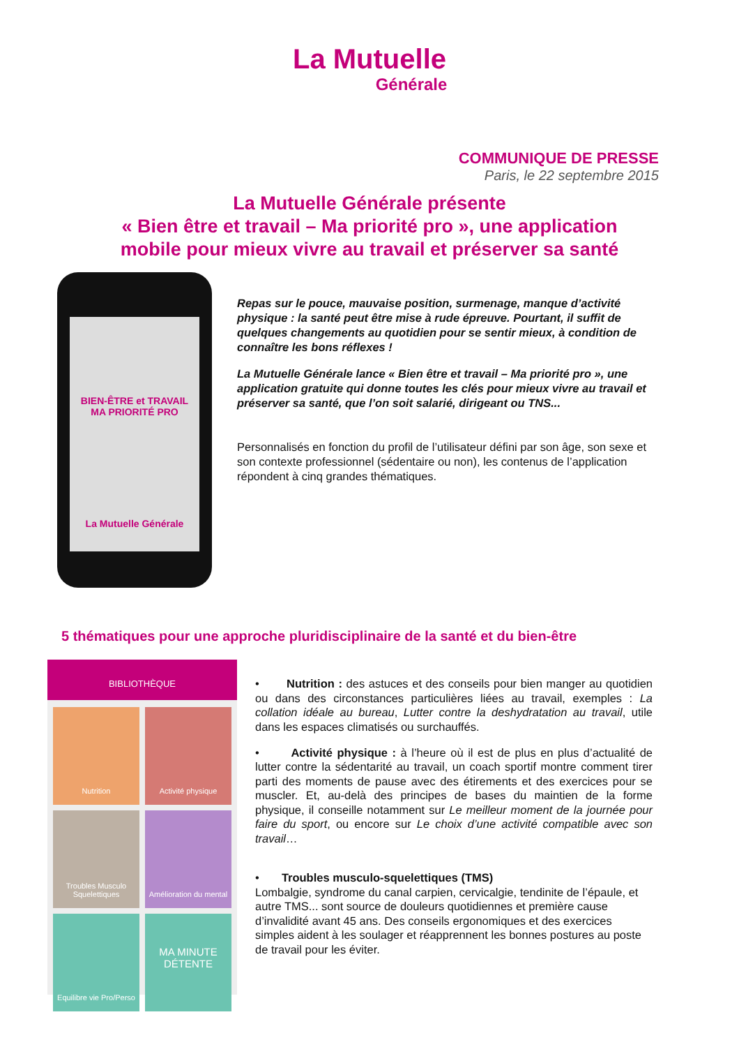La Mutuelle
Générale
COMMUNIQUE DE PRESSE
Paris, le 22 septembre 2015
La Mutuelle Générale présente
« Bien être et travail – Ma priorité pro », une application
mobile pour mieux vivre au travail et préserver sa santé
BIEN-ÊTRE et TRAVAIL
MA PRIORITÉ PRO
La Mutuelle Générale
Repas sur le pouce, mauvaise position, surmenage, manque d’activité physique : la santé peut être mise à rude épreuve. Pourtant, il suffit de quelques changements au quotidien pour se sentir mieux, à condition de connaître les bons réflexes !
La Mutuelle Générale lance « Bien être et travail – Ma priorité pro », une application gratuite qui donne toutes les clés pour mieux vivre au travail et préserver sa santé, que l’on soit salarié, dirigeant ou TNS...
Personnalisés en fonction du profil de l’utilisateur défini par son âge, son sexe et son contexte professionnel (sédentaire ou non), les contenus de l’application répondent à cinq grandes thématiques.
5 thématiques pour une approche pluridisciplinaire de la santé et du bien-être
BIBLIOTHÈQUE
Nutrition
Activité physique
Troubles Musculo Squelettiques
Amélioration du mental
Equilibre vie Pro/Perso
MA MINUTE DÉTENTE
• Nutrition : des astuces et des conseils pour bien manger au quotidien ou dans des circonstances particulières liées au travail, exemples : La collation idéale au bureau, Lutter contre la deshydratation au travail, utile dans les espaces climatisés ou surchauffés.
• Activité physique : à l’heure où il est de plus en plus d’actualité de lutter contre la sédentarité au travail, un coach sportif montre comment tirer parti des moments de pause avec des étirements et des exercices pour se muscler. Et, au-delà des principes de bases du maintien de la forme physique, il conseille notamment sur Le meilleur moment de la journée pour faire du sport, ou encore sur Le choix d’une activité compatible avec son travail…
• Troubles musculo-squelettiques (TMS)
Lombalgie, syndrome du canal carpien, cervicalgie, tendinite de l’épaule, et autre TMS... sont source de douleurs quotidiennes et première cause d’invalidité avant 45 ans. Des conseils ergonomiques et des exercices simples aident à les soulager et réapprennent les bonnes postures au poste de travail pour les éviter.